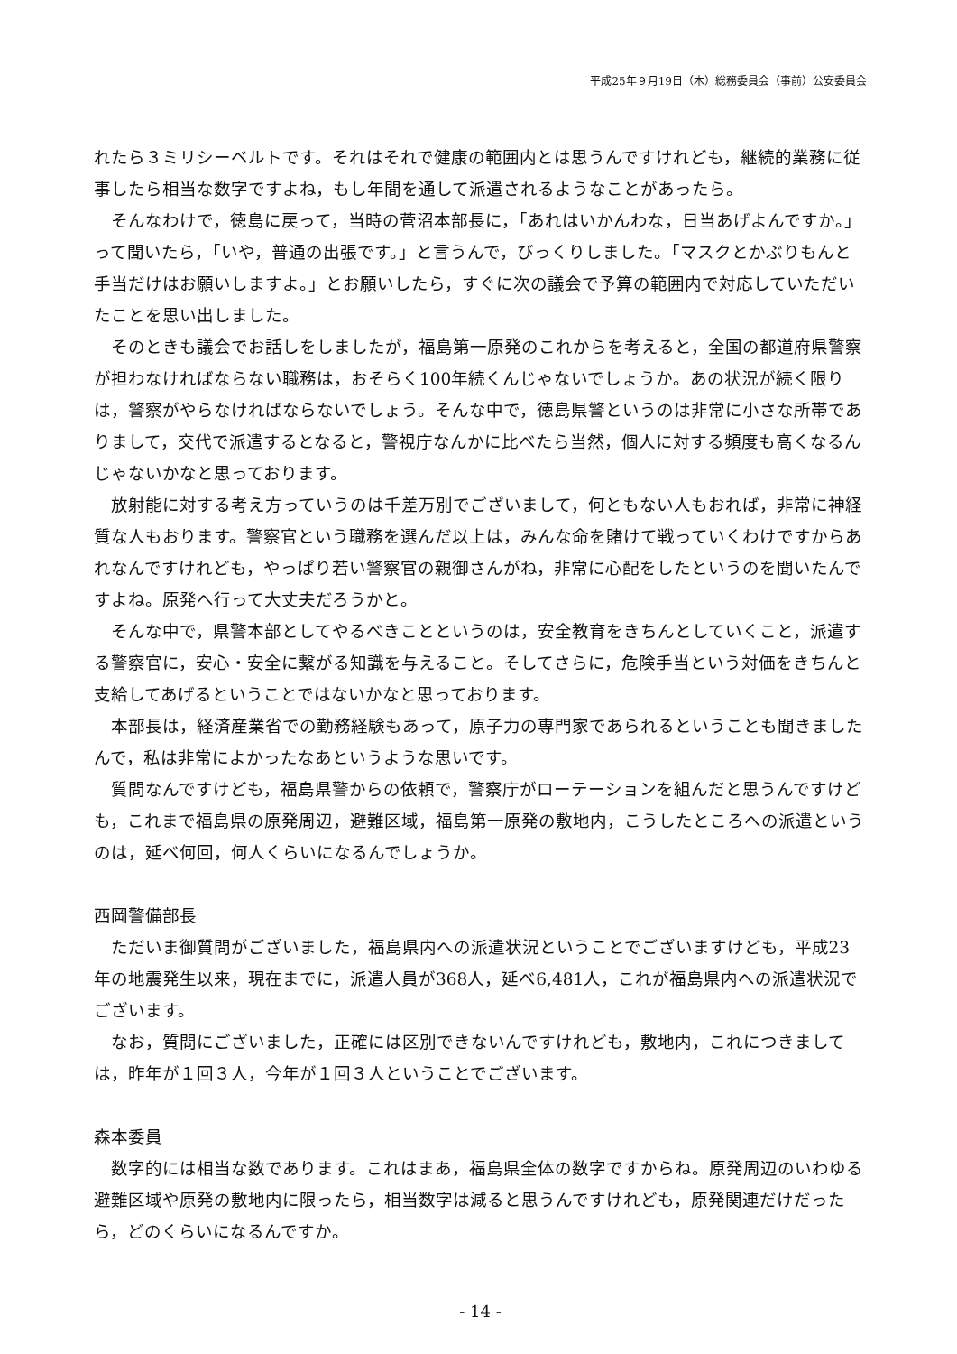平成25年９月19日（木）総務委員会（事前）公安委員会
れたら３ミリシーベルトです。それはそれで健康の範囲内とは思うんですけれども，継続的業務に従事したら相当な数字ですよね，もし年間を通して派遣されるようなことがあったら。
そんなわけで，徳島に戻って，当時の菅沼本部長に，「あれはいかんわな，日当あげよんですか。」って聞いたら，「いや，普通の出張です。」と言うんで，びっくりしました。「マスクとかぶりもんと手当だけはお願いしますよ。」とお願いしたら，すぐに次の議会で予算の範囲内で対応していただいたことを思い出しました。
そのときも議会でお話しをしましたが，福島第一原発のこれからを考えると，全国の都道府県警察が担わなければならない職務は，おそらく100年続くんじゃないでしょうか。あの状況が続く限りは，警察がやらなければならないでしょう。そんな中で，徳島県警というのは非常に小さな所帯でありまして，交代で派遣するとなると，警視庁なんかに比べたら当然，個人に対する頻度も高くなるんじゃないかなと思っております。
放射能に対する考え方っていうのは千差万別でございまして，何ともない人もおれば，非常に神経質な人もおります。警察官という職務を選んだ以上は，みんな命を賭けて戦っていくわけですからあれなんですけれども，やっぱり若い警察官の親御さんがね，非常に心配をしたというのを聞いたんですよね。原発へ行って大丈夫だろうかと。
そんな中で，県警本部としてやるべきことというのは，安全教育をきちんとしていくこと，派遣する警察官に，安心・安全に繋がる知識を与えること。そしてさらに，危険手当という対価をきちんと支給してあげるということではないかなと思っております。
本部長は，経済産業省での勤務経験もあって，原子力の専門家であられるということも聞きましたんで，私は非常によかったなあというような思いです。
質問なんですけども，福島県警からの依頼で，警察庁がローテーションを組んだと思うんですけども，これまで福島県の原発周辺，避難区域，福島第一原発の敷地内，こうしたところへの派遣というのは，延べ何回，何人くらいになるんでしょうか。
西岡警備部長
ただいま御質問がございました，福島県内への派遣状況ということでございますけども，平成23年の地震発生以来，現在までに，派遣人員が368人，延べ6,481人，これが福島県内への派遣状況でございます。
なお，質問にございました，正確には区別できないんですけれども，敷地内，これにつきましては，昨年が１回３人，今年が１回３人ということでございます。
森本委員
数字的には相当な数であります。これはまあ，福島県全体の数字ですからね。原発周辺のいわゆる避難区域や原発の敷地内に限ったら，相当数字は減ると思うんですけれども，原発関連だけだったら，どのくらいになるんですか。
- 14 -